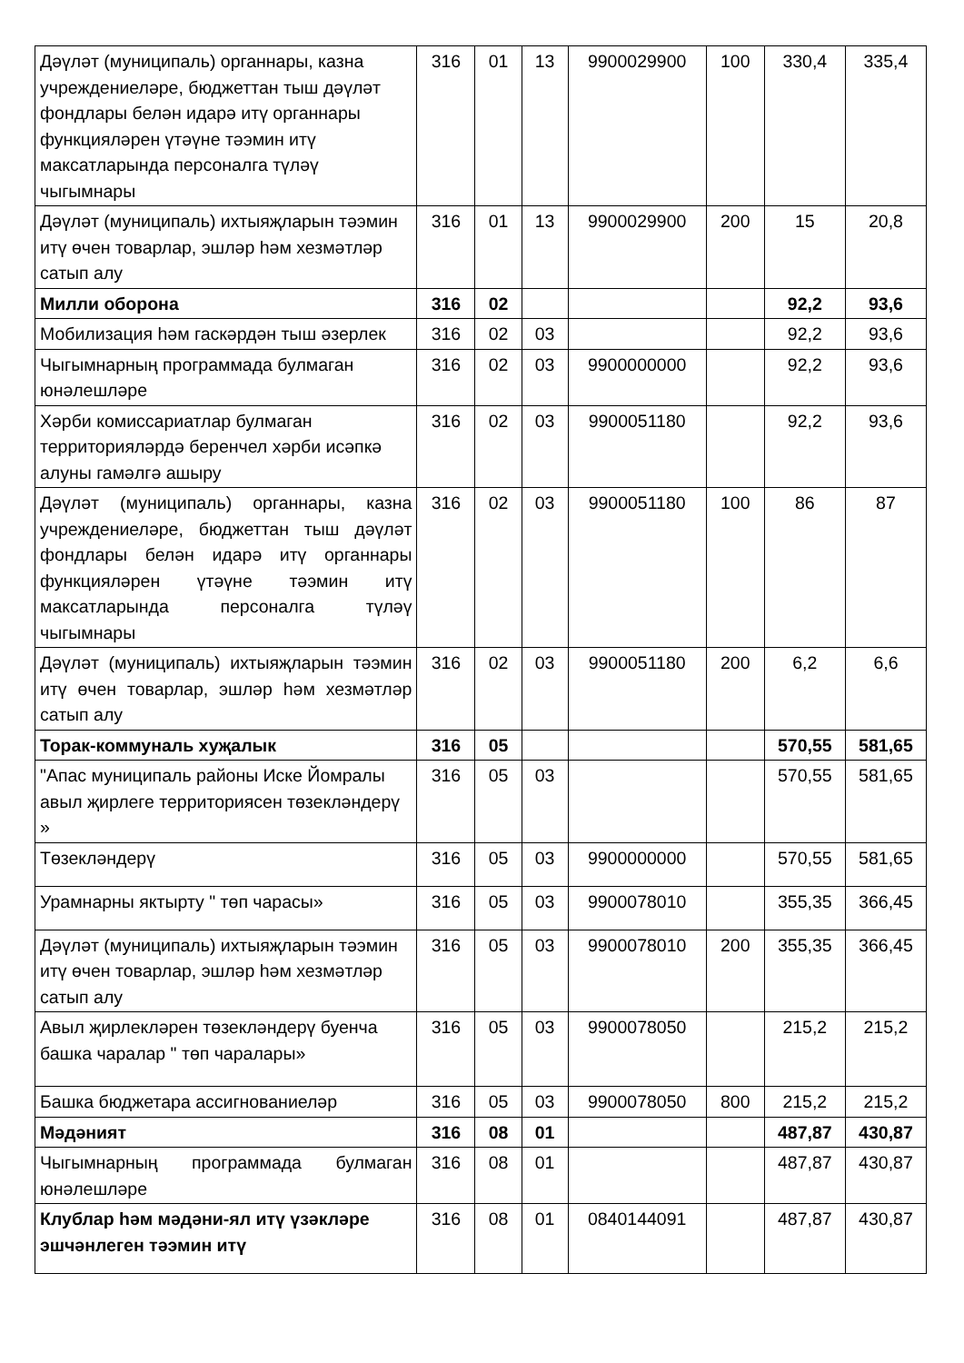| Дәүләт (муниципаль) органнары, казна учреждениеләре, бюджеттан тыш дәүләт фондлары белән идарә итү органнары функцияләрен үтәүне тәэмин итү максатларында персоналга түләү чыгымнары | 316 | 01 | 13 | 9900029900 | 100 | 330,4 | 335,4 |
| Дәүләт (муниципаль) ихтыяҗларын тәэмин итү өчен товарлар, эшләр һәм хезмәтләр сатып алу | 316 | 01 | 13 | 9900029900 | 200 | 15 | 20,8 |
| Милли оборона | 316 | 02 | | | | 92,2 | 93,6 |
| Мобилизация һәм гаскәрдән тыш әзерлек | 316 | 02 | 03 | | | 92,2 | 93,6 |
| Чыгымнарның программада булмаган юнәлешләре | 316 | 02 | 03 | 9900000000 | | 92,2 | 93,6 |
| Хәрби комиссариатлар булмаган территорияләрдә беренчел хәрби исәпкә алуны гамәлгә ашыру | 316 | 02 | 03 | 9900051180 | | 92,2 | 93,6 |
| Дәүләт (муниципаль) органнары, казна учреждениеләре, бюджеттан тыш дәүләт фондлары белән идарә итү органнары функцияләрен үтәүне тәэмин итү максатларында персоналга түләү чыгымнары | 316 | 02 | 03 | 9900051180 | 100 | 86 | 87 |
| Дәүләт (муниципаль) ихтыяҗларын тәэмин итү өчен товарлар, эшләр һәм хезмәтләр сатып алу | 316 | 02 | 03 | 9900051180 | 200 | 6,2 | 6,6 |
| Торак-коммуналь хуҗалык | 316 | 05 | | | | 570,55 | 581,65 |
| "Апас муниципаль районы Иске Йомралы авыл җирлеге территориясен төзекләндерү » | 316 | 05 | 03 | | | 570,55 | 581,65 |
| Төзекләндерү | 316 | 05 | 03 | 9900000000 | | 570,55 | 581,65 |
| Урамнарны яктырту " төп чарасы» | 316 | 05 | 03 | 9900078010 | | 355,35 | 366,45 |
| Дәүләт (муниципаль) ихтыяҗларын тәэмин итү өчен товарлар, эшләр һәм хезмәтләр сатып алу | 316 | 05 | 03 | 9900078010 | 200 | 355,35 | 366,45 |
| Авыл җирлекләрен төзекләндерү буенча башка чаралар " төп чаралары» | 316 | 05 | 03 | 9900078050 | | 215,2 | 215,2 |
| Башка бюджетара ассигнованиеләр | 316 | 05 | 03 | 9900078050 | 800 | 215,2 | 215,2 |
| Мәдәният | 316 | 08 | 01 | | | 487,87 | 430,87 |
| Чыгымнарның программада булмаган юнәлешләре | 316 | 08 | 01 | | | 487,87 | 430,87 |
| Клублар һәм мәдәни-ял итү үзәкләре эшчәнлеген тәэмин итү | 316 | 08 | 01 | 0840144091 | | 487,87 | 430,87 |